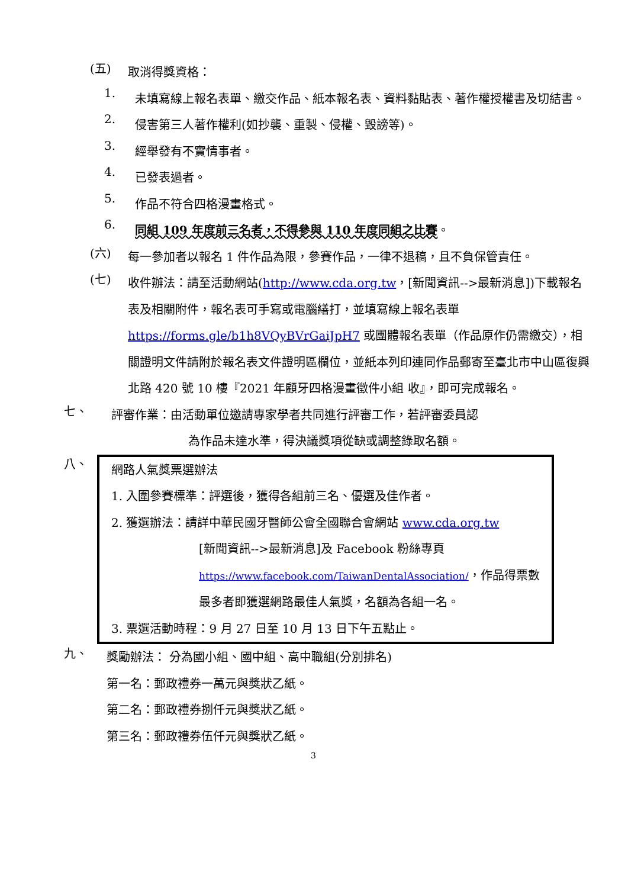(五)
取消得獎資格：
1.
未填寫線上報名表單、繳交作品、紙本報名表、資料黏貼表、著作權授權書及切結書。
2.
侵害第三人著作權利(如抄襲、重製、侵權、毀謗等)。
3.
經舉發有不實情事者。
4.
已發表過者。
5.
作品不符合四格漫畫格式。
6.
同組 109 年度前三名者，不得參與 110 年度同組之比賽。
(六)
每一參加者以報名 1 件作品為限，參賽作品，一律不退稿，且不負保管責任。
(七)
收件辦法：請至活動網站(http://www.cda.org.tw，[新聞資訊-->最新消息])下載報名表及相關附件，報名表可手寫或電腦繕打，並填寫線上報名表單 https://forms.gle/b1h8VQyBVrGaiJpH7 或團體報名表單（作品原作仍需繳交），相關證明文件請附於報名表文件證明區欄位，並紙本列印連同作品郵寄至臺北市中山區復興北路 420 號 10 樓『2021 年顧牙四格漫畫徵件小組 收』，即可完成報名。
七、
評審作業：由活動單位邀請專家學者共同進行評審工作，若評審委員認
為作品未達水準，得決議獎項從缺或調整錄取名額。
八、
網路人氣獎票選辦法
1. 入圍參賽標準：評選後，獲得各組前三名、優選及佳作者。
2. 獲選辦法：請詳中華民國牙醫師公會全國聯合會網站 www.cda.org.tw
[新聞資訊-->最新消息]及 Facebook 粉絲專頁
https://www.facebook.com/TaiwanDentalAssociation/，作品得票數
最多者即獲選網路最佳人氣獎，名額為各組一名。
3. 票選活動時程：9 月 27 日至 10 月 13 日下午五點止。
九、
獎勵辦法： 分為國小組、國中組、高中職組(分別排名)
第一名：郵政禮券一萬元與獎狀乙紙。
第二名：郵政禮券捌仟元與獎狀乙紙。
第三名：郵政禮券伍仟元與獎狀乙紙。
3